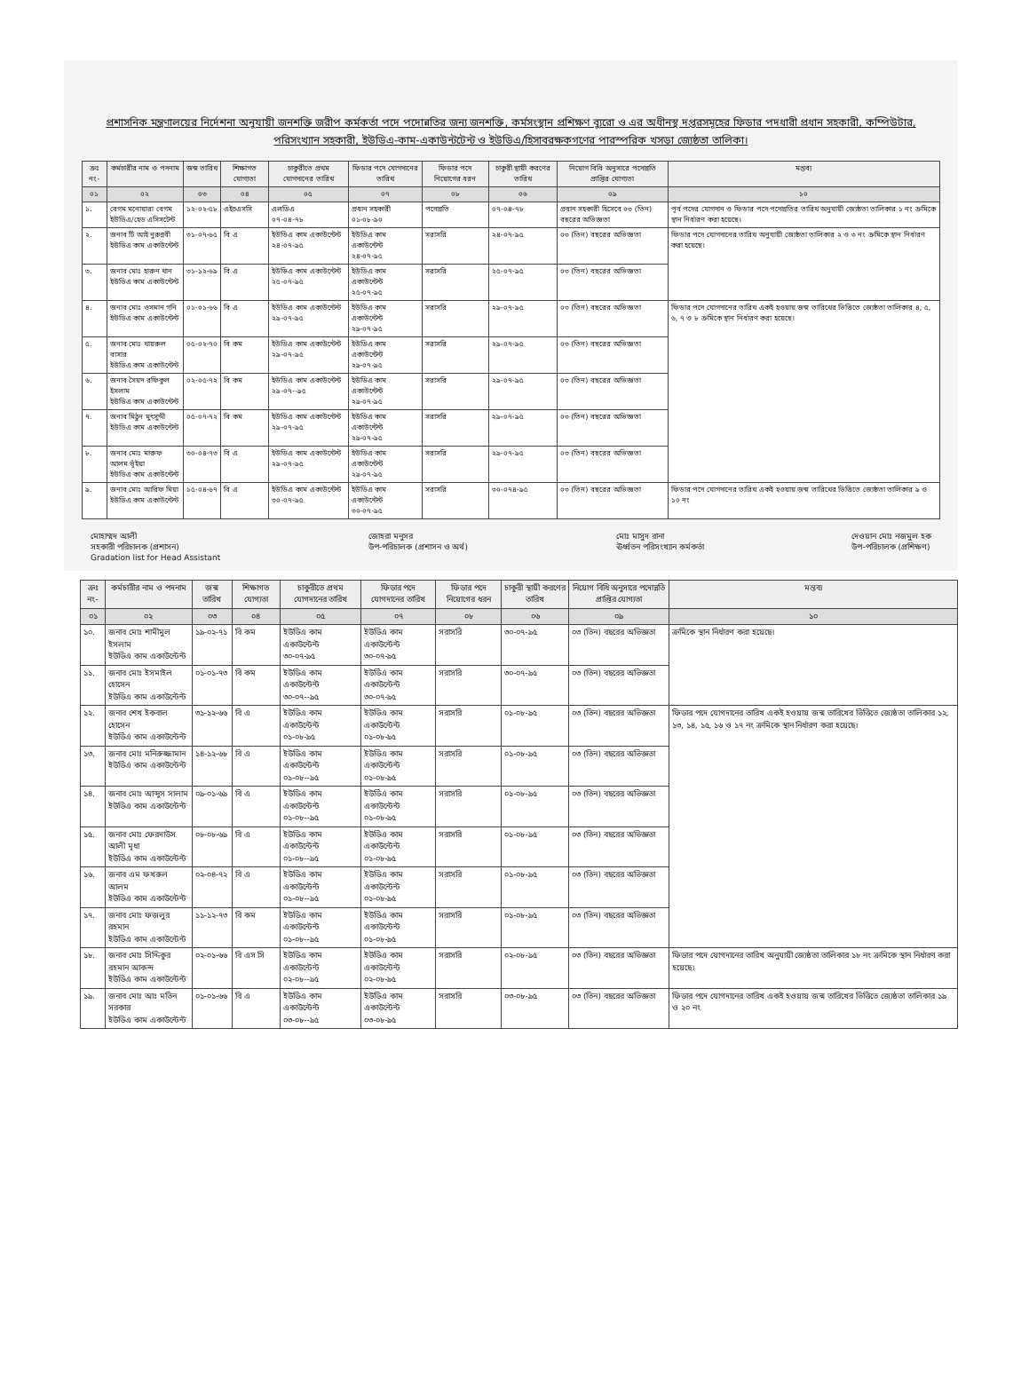প্রশাসনিক মন্ত্রণালয়ের নির্দেশনা অনুযায়ী জনশক্তি জরীপ কর্মকর্তা পদে পদোন্নতির জন্য জনশক্তি, কর্মসংস্থান প্রশিক্ষণ ব্যুরো ও এর অধীনস্থ দপ্তরসমূহের ফিডার পদধারী প্রধান সহকারী, কম্পিউটার, পরিসংখ্যান সহকারী, ইউডিএ-কাম-একাউন্টটেন্ট ও ইউডিএ/হিসাবরক্ষকগণের পারস্পরিক খসড়া জ্যেষ্ঠতা তালিকা।
| ক্রঃ নং- | কর্মচারীর নাম ও পদনাম | জন্ম তারিখ | শিক্ষাগত যোগ্যতা | চাকুরীতে প্রথম যোগদানের তারিখ | ফিডার পদে যোগদানের তারিখ | ফিডার পদে নিয়োগের ধরন | চাকুরী স্থায়ী করণের তারিখ | নিয়োগ বিধি অনুসারে পদোন্নতি প্রাপ্তির যোগ্যতা | মন্তব্য |
| --- | --- | --- | --- | --- | --- | --- | --- | --- | --- |
| ০১ | ০২ | ০৩ | ০৪ | ০৫ | ০৭ | ০৮ | ০৬ | ০৯ | ১০ |
| ১. | বেগম মনোয়ারা বেগম ইউডিএ/হেড এসিসটেন্ট | ১২-০২-৫৮ | এইচএসসি | এলডিএ ০৭-০৪-৭৮ | প্রধান সহকারী ০১-০৮-৯০ | পদোন্নতি | ০৭-০৪-৭৮ | প্রধান সহকারী হিসেবে ০৩ (তিন) বছরের অভিজ্ঞতা | পূর্ব পদের যোগদান ও ফিডার পদে পদোন্নতির তারিখ অনুযায়ী জ্যেষ্ঠতা তালিকার ১ নং ক্রমিকে স্থান নির্ধারণ করা হয়েছে। |
| ২. | জনাব টি আই নুরুন্নবী ইউডিএ কাম একাউন্টেন্ট | ৩১-০৭-৬৫ | বি এ | ইউডিএ কাম একাউন্টেন্ট ২৪-০৭-৯৫ | ইউডিএ কাম একাউন্টেন্ট ২৪-০৭-৯৫ | সরাসরি | ২৪-০৭-৯৫ | ০৩ (তিন) বছরের অভিজ্ঞতা | ফিডার পদে যোগদানের তারিখ অনুযায়ী জ্যেষ্ঠতা তালিকার ২ ও ৩ নং ক্রমিকে স্থান নির্ধারণ করা হয়েছে। |
| ৩. | জনাব মোঃ হারুন খান ইউডিএ কাম একাউন্টেন্ট | ৩১-১২-৬৯ | বি এ | ইউডিএ কাম একাউন্টেন্ট ২৫-০৭-৯৫ | ইউডিএ কাম একাউন্টেন্ট ২৫-০৭-৯৫ | সরাসরি | ২৫-০৭-৯৫ | ০৩ (তিন) বছরের অভিজ্ঞতা | |
| ৪. | জনাব মোঃ ওসমান গনি ইউডিএ কাম একাউন্টেন্ট | ০১-০১-৬৬ | বি এ | ইউডিএ কাম একাউন্টেন্ট ২৯-০৭-৯৫ | ইউডিএ কাম একাউন্টেন্ট ২৯-০৭-৯৫ | সরাসরি | ২৯-০৭-৯৫ | ০৩ (তিন) বছরের অভিজ্ঞতা | ফিডার পদে যোগদানের তারিখ একই হওয়ায় জন্ম তারিখের ভিত্তিতে জ্যেষ্ঠতা তালিকার ৪, ৫, ৬, ৭ ও ৮ ক্রমিকে স্থান নির্ধারণ করা হয়েছে। |
| ৫. | জনাব মোঃ খায়রুল বাসার ইউডিএ কাম একাউন্টেন্ট | ০৫-০২-৭০ | বি কম | ইউডিএ কাম একাউন্টেন্ট ২৯-০৭-৯৫ | ইউডিএ কাম একাউন্টেন্ট ২৯-০৭-৯৫ | সরাসরি | ২৯-০৭-৯৫ | ০৩ (তিন) বছরের অভিজ্ঞতা | |
| ৬. | জনাব সৈয়দ রফিকুল ইসলাম ইউডিএ কাম একাউন্টেন্ট | ০২-০৫-৭২ | বি কম | ইউডিএ কাম একাউন্টেন্ট ২৯-০৭--৯৫ | ইউডিএ কাম একাউন্টেন্ট ২৯-০৭-৯৫ | সরাসরি | ২৯-০৭-৯৫ | ০৩ (তিন) বছরের অভিজ্ঞতা | |
| ৭. | জনাব মিঠুন মুৎসুদ্দী ইউডিএ কাম একাউন্টেন্ট | ০৫-০৭-৭২ | বি কম | ইউডিএ কাম একাউন্টেন্ট ২৯-০৭-৯৫ | ইউডিএ কাম একাউন্টেন্ট ২৯-০৭-৯৫ | সরাসরি | ২৯-০৭-৯৫ | ০৩ (তিন) বছরের অভিজ্ঞতা | |
| ৮. | জনাব মোঃ মারুফ আলম ভূঁইয়া ইউডিএ কাম একাউন্টেন্ট | ৩০-০৪-৭৩ | বি এ | ইউডিএ কাম একাউন্টেন্ট ২৯-০৭-৯৫ | ইউডিএ কাম একাউন্টেন্ট ২৯-০৭-৯৫ | সরাসরি | ২৯-০৭-৯৫ | ০৩ (তিন) বছরের অভিজ্ঞতা | |
| ৯. | জনাব মোঃ আরিফ মিয়া ইউডিএ কাম একাউন্টেন্ট | ১৫-০৪-৬৭ | বি এ | ইউডিএ কাম একাউন্টেন্ট ৩০-০৭-৯৫ | ইউডিএ কাম একাউন্টেন্ট ৩০-০৭-৯৫ | সরাসরি | ৩০-০৭৪-৯৫ | ০৩ (তিন) বছরের অভিজ্ঞতা | ফিডার পদে যোগদানের তারিখ একই হওয়ায় জন্ম তারিখের ভিত্তিতে জ্যেষ্ঠতা তালিকার ৯ ও ১০ নং |
মোহাম্মদ আলী
সহকারী পরিচালক (প্রশাসন)
Gradation list for Head Assistant জোহরা মনুসর
উপ-পরিচালক (প্রশাসন ও অর্থ) মোঃ মাসুদ রানা
ঊর্ধ্বতন পরিসংখ্যান কর্মকর্তা দেওয়ান মোঃ নজমুল হক
উপ-পরিচালক (প্রশিক্ষণ)
| ক্রঃ নং- | কর্মচারীর নাম ও পদনাম | জন্ম তারিখ | শিক্ষাগত যোগ্যতা | চাকুরীতে প্রথম যোগদানের তারিখ | ফিডার পদে যোগদানের তারিখ | ফিডার পদে নিয়োগের ধরন | চাকুরী স্থায়ী করণের তারিখ | নিয়োগ বিধি অনুসারে পদোন্নতি প্রাপ্তির যোগ্যতা | মন্তব্য |
| --- | --- | --- | --- | --- | --- | --- | --- | --- | --- |
| ০১ | ০২ | ০৩ | ০৪ | ০৫ | ০৭ | ০৮ | ০৬ | ০৯ | ১০ |
| ১০. | জনাব মোঃ শামীমুল ইসলাম ইউডিএ কাম একাউন্টেন্ট | ১৯-০২-৭১ | বি কম | ইউডিএ কাম একাউন্টেন্ট ৩০-০৭-৯৫ | ইউডিএ কাম একাউন্টেন্ট ৩০-০৭-৯৫ | সরাসরি | ৩০-০৭-৯৫ | ০৩ (তিন) বছরের অভিজ্ঞতা | ক্রমিকে স্থান নির্ধারণ করা হয়েছে। |
| ১১. | জনাব মোঃ ইসমাইল হোসেন ইউডিএ কাম একাউন্টেন্ট | ০১-০১-৭৩ | বি কম | ইউডিএ কাম একাউন্টেন্ট ৩০-০৭--৯৫ | ইউডিএ কাম একাউন্টেন্ট ৩০-০৭-৯৫ | সরাসরি | ৩০-০৭-৯৫ | ০৩ (তিন) বছরের অভিজ্ঞতা | |
| ১২. | জনাব শেখ ইকবাল হোসেন ইউডিএ কাম একাউন্টেন্ট | ৩১-১২-৬৬ | বি এ | ইউডিএ কাম একাউন্টেন্ট ০১-০৮-৯৫ | ইউডিএ কাম একাউন্টেন্ট ০১-০৮-৯৫ | সরাসরি | ০১-০৮-৯৫ | ০৩ (তিন) বছরের অভিজ্ঞতা | ফিডার পদে যোগদানের তারিখ একই হওয়ায় জন্ম তারিখের ভিত্তিতে জ্যেষ্ঠতা তালিকার ১২, ১৩, ১৪, ১৫, ১৬ ও ১৭ নং ক্রমিকে স্থান নির্ধারণ করা হয়েছে। |
| ১৩. | জনাব মোঃ মনিরুজ্জামান ইউডিএ কাম একাউন্টেন্ট | ১৪-১২-৬৮ | বি এ | ইউডিএ কাম একাউন্টেন্ট ০১-০৮--৯৫ | ইউডিএ কাম একাউন্টেন্ট ০১-০৮-৯৫ | সরাসরি | ০১-০৮-৯৫ | ০৩ (তিন) বছরের অভিজ্ঞতা | |
| ১৪. | জনাব মোঃ আব্দুস সালাম ইউডিএ কাম একাউন্টেন্ট | ০৯-০১-৬৯ | বি এ | ইউডিএ কাম একাউন্টেন্ট ০১-০৮--৯৫ | ইউডিএ কাম একাউন্টেন্ট ০১-০৮-৯৫ | সরাসরি | ০১-০৮-৯৫ | ০৩ (তিন) বছরের অভিজ্ঞতা | |
| ১৫. | জনাব মোঃ ফেরদাউস আলী মৃধা ইউডিএ কাম একাউন্টেন্ট | ০৮-০৮-৬৯ | বি এ | ইউডিএ কাম একাউন্টেন্ট ০১-০৮--৯৫ | ইউডিএ কাম একাউন্টেন্ট ০১-০৮-৯৫ | সরাসরি | ০১-০৮-৯৫ | ০৩ (তিন) বছরের অভিজ্ঞতা | |
| ১৬. | জনাব এম ফখরুল আলম ইউডিএ কাম একাউন্টেন্ট | ০২-০৪-৭২ | বি এ | ইউডিএ কাম একাউন্টেন্ট ০১-০৮--৯৫ | ইউডিএ কাম একাউন্টেন্ট ০১-০৮-৯৫ | সরাসরি | ০১-০৮-৯৫ | ০৩ (তিন) বছরের অভিজ্ঞতা | |
| ১৭. | জনাব মোঃ ফজলুর রহমান ইউডিএ কাম একাউন্টেন্ট | ১১-১২-৭৩ | বি কম | ইউডিএ কাম একাউন্টেন্ট ০১-০৮--৯৫ | ইউডিএ কাম একাউন্টেন্ট ০১-০৮-৯৫ | সরাসরি | ০১-০৮-৯৫ | ০৩ (তিন) বছরের অভিজ্ঞতা | |
| ১৮. | জনাব মোঃ সিদ্দিকুর রহমান আকন্দ ইউডিএ কাম একাউন্টেন্ট | ০২-০১-৬৬ | বি এস সি | ইউডিএ কাম একাউন্টেন্ট ০২-০৮--৯৫ | ইউডিএ কাম একাউন্টেন্ট ০২-০৮-৯৫ | সরাসরি | ০২-০৮-৯৫ | ০৩ (তিন) বছরের অভিজ্ঞতা | ফিডার পদে যোগদানের তারিখ অনুযায়ী জ্যেষ্ঠতা তালিকার ১৮ নং ক্রমিকে স্থান নির্ধারণ করা হয়েছে। |
| ১৯. | জনাব মোঃ আঃ মতিন সরকার ইউডিএ কাম একাউন্টেন্ট | ০১-০১-৬৬ | বি এ | ইউডিএ কাম একাউন্টেন্ট ০৩-০৮--৯৫ | ইউডিএ কাম একাউন্টেন্ট ০৩-০৮-৯৫ | সরাসরি | ০৩-০৮-৯৫ | ০৩ (তিন) বছরের অভিজ্ঞতা | ফিডার পদে যোগদানের তারিখ একই হওয়ায় জন্ম তারিখের ভিত্তিতে জ্যেষ্ঠতা তালিকার ১৯ ও ২০ নং |